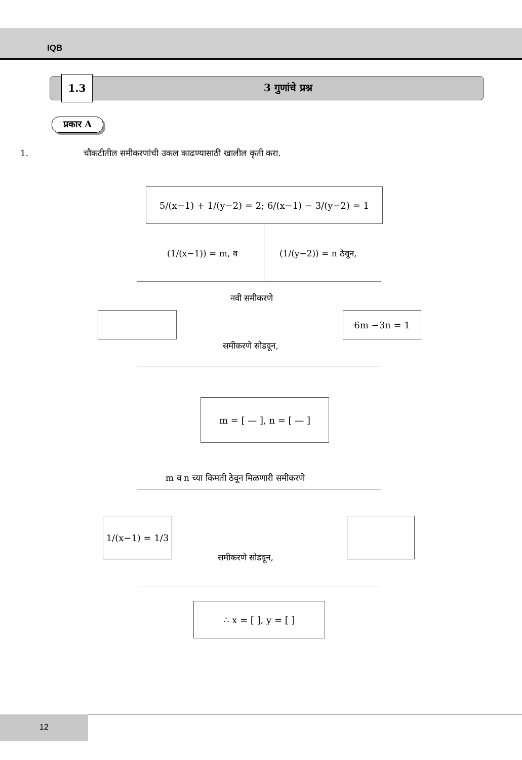IQB
1.3
3 गुणांचे प्रश्न
प्रकार A
1. चौकटीतील समीकरणांची उकल काढण्यासाठी खालील कृती करा.
5/(x−1) + 1/(y−2) = 2; 6/(x−1) − 3/(y−2) = 1
(1/(x−1)) = m, व (1/(y−2)) = n ठेवून,
नवी समीकरणे
6m −3n = 1
समीकरणे सोडवून,
m = [ — ], n = [ — ]
m व n च्या किमती ठेवून मिळणारी समीकरणे
1/(x−1) = 1/3
समीकरणे सोडवून,
∴ x = [ ], y = [ ]
12